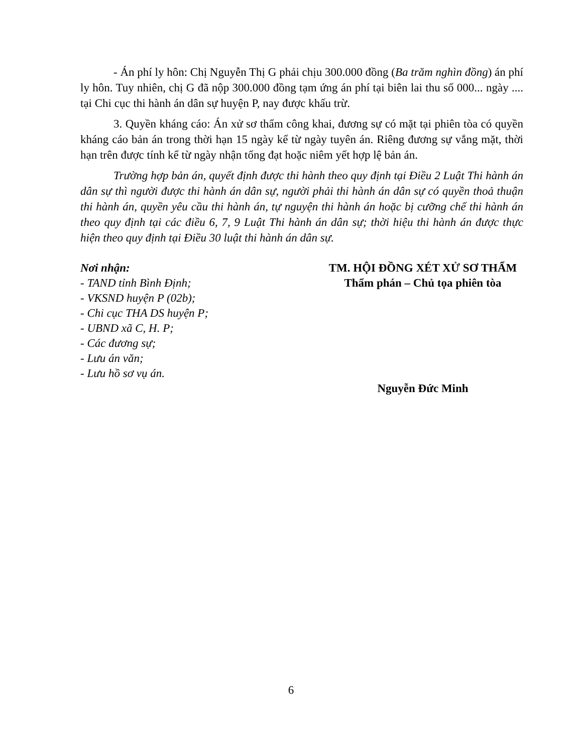- Án phí ly hôn: Chị Nguyễn Thị G phải chịu 300.000 đồng (Ba trăm nghìn đồng) án phí ly hôn. Tuy nhiên, chị G đã nộp 300.000 đồng tạm ứng án phí tại biên lai thu số 000... ngày .... tại Chi cục thi hành án dân sự huyện P, nay được khấu trừ.
3. Quyền kháng cáo: Án xử sơ thẩm công khai, đương sự có mặt tại phiên tòa có quyền kháng cáo bản án trong thời hạn 15 ngày kể từ ngày tuyên án. Riêng đương sự vắng mặt, thời hạn trên được tính kể từ ngày nhận tống đạt hoặc niêm yết hợp lệ bản án.
Trường hợp bản án, quyết định được thi hành theo quy định tại Điều 2 Luật Thi hành án dân sự thì người được thi hành án dân sự, người phải thi hành án dân sự có quyền thoả thuận thi hành án, quyền yêu cầu thi hành án, tự nguyện thi hành án hoặc bị cưỡng chế thi hành án theo quy định tại các điều 6, 7, 9 Luật Thi hành án dân sự; thời hiệu thi hành án được thực hiện theo quy định tại Điều 30 luật thi hành án dân sự.
Nơi nhận:
- TAND tỉnh Bình Định;
- VKSND huyện P (02b);
- Chi cục THA DS huyện P;
- UBND xã C, H. P;
- Các đương sự;
- Lưu án văn;
- Lưu hồ sơ vụ án.
TM. HỘI ĐỒNG XÉT XỬ SƠ THẨM
Thẩm phán – Chủ tọa phiên tòa
Nguyễn Đức Minh
6